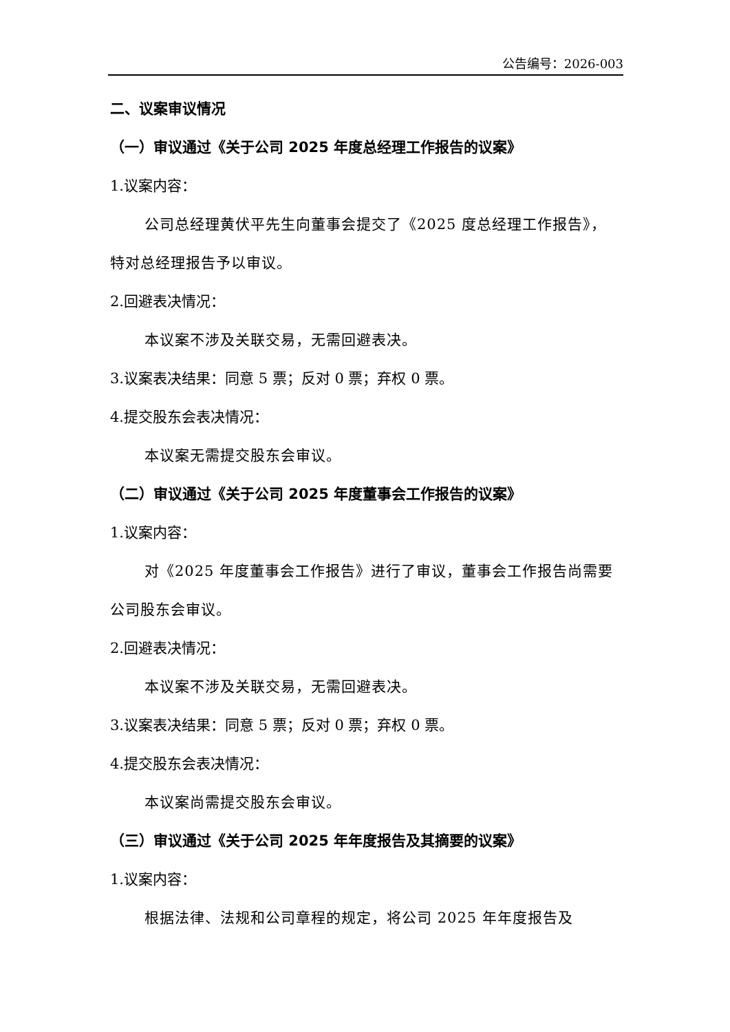公告编号：2026-003
二、议案审议情况
（一）审议通过《关于公司 2025 年度总经理工作报告的议案》
1.议案内容：
公司总经理黄伏平先生向董事会提交了《2025 度总经理工作报告》，特对总经理报告予以审议。
2.回避表决情况：
本议案不涉及关联交易，无需回避表决。
3.议案表决结果：同意 5 票；反对 0 票；弃权 0 票。
4.提交股东会表决情况：
本议案无需提交股东会审议。
（二）审议通过《关于公司 2025 年度董事会工作报告的议案》
1.议案内容：
对《2025 年度董事会工作报告》进行了审议，董事会工作报告尚需要公司股东会审议。
2.回避表决情况：
本议案不涉及关联交易，无需回避表决。
3.议案表决结果：同意 5 票；反对 0 票；弃权 0 票。
4.提交股东会表决情况：
本议案尚需提交股东会审议。
（三）审议通过《关于公司 2025 年年度报告及其摘要的议案》
1.议案内容：
根据法律、法规和公司章程的规定，将公司 2025 年年度报告及